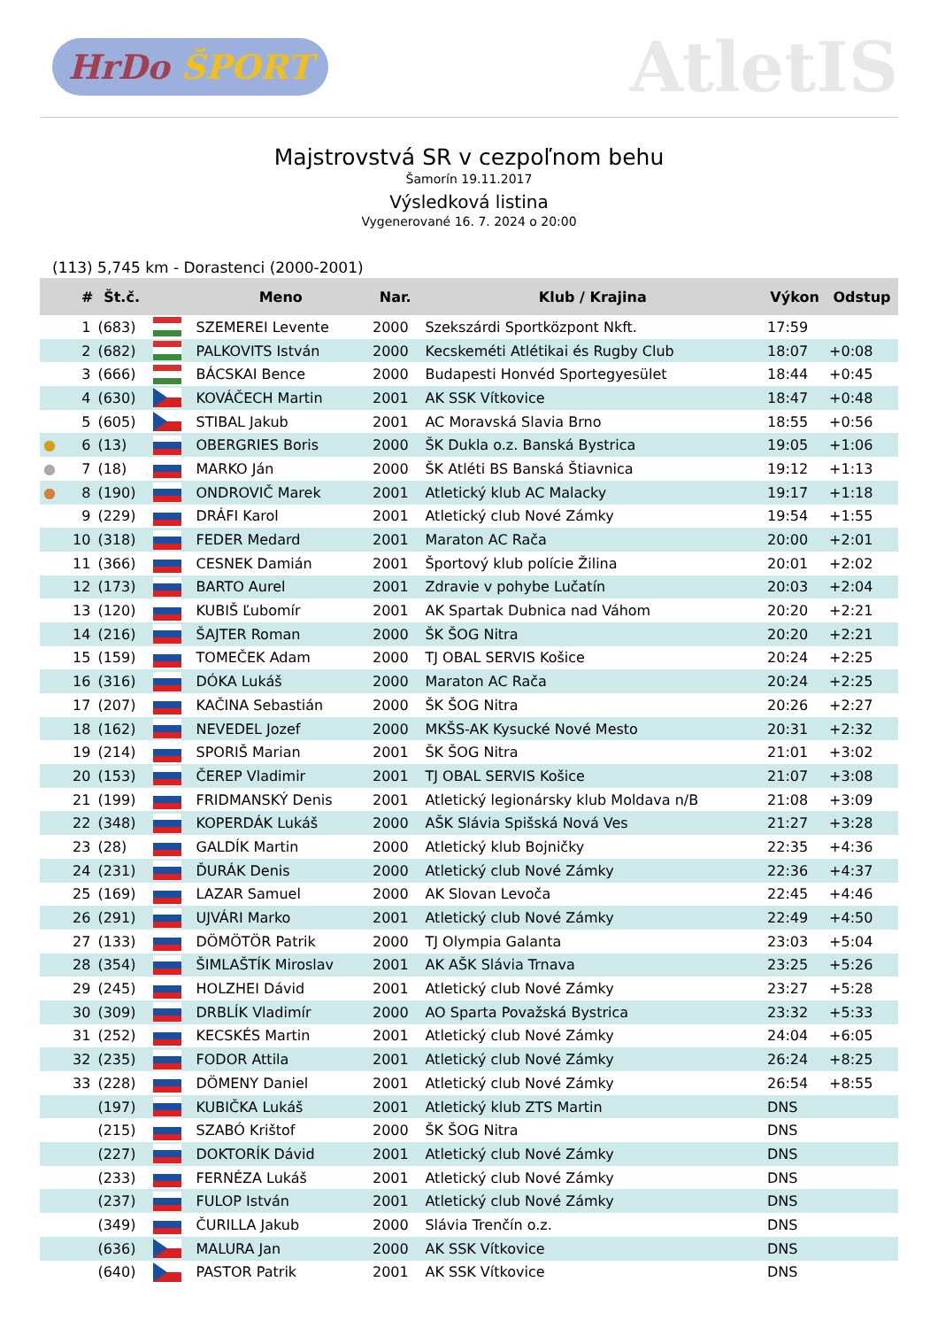HrDo ŠPORT
AtletIS
Majstrovstvá SR v cezpoľnom behu
Šamorín 19.11.2017
Výsledková listina
Vygenerované 16. 7. 2024 o 20:00
(113) 5,745 km - Dorastenci (2000-2001)
| | # | Št.č. | | Meno | Nar. | Klub / Krajina | Výkon | Odstup |
| --- | --- | --- | --- | --- | --- | --- | --- | --- |
| | 1 | (683) | | SZEMEREI Levente | 2000 | Szekszárdi Sportközpont Nkft. | 17:59 | |
| | 2 | (682) | | PALKOVITS István | 2000 | Kecskeméti Atlétikai és Rugby Club | 18:07 | +0:08 |
| | 3 | (666) | | BÁCSKAI Bence | 2000 | Budapesti Honvéd Sportegyesület | 18:44 | +0:45 |
| | 4 | (630) | | KOVÁČECH Martin | 2001 | AK SSK Vítkovice | 18:47 | +0:48 |
| | 5 | (605) | | STIBAL Jakub | 2001 | AC Moravská Slavia Brno | 18:55 | +0:56 |
| ● | 6 | (13) | | OBERGRIES Boris | 2000 | ŠK Dukla o.z. Banská Bystrica | 19:05 | +1:06 |
| ● | 7 | (18) | | MARKO Ján | 2000 | ŠK Atléti BS Banská Štiavnica | 19:12 | +1:13 |
| ● | 8 | (190) | | ONDROVIČ Marek | 2001 | Atletický klub AC Malacky | 19:17 | +1:18 |
| | 9 | (229) | | DRÁFI Karol | 2001 | Atletický club Nové Zámky | 19:54 | +1:55 |
| | 10 | (318) | | FEDER Medard | 2001 | Maraton AC Rača | 20:00 | +2:01 |
| | 11 | (366) | | CESNEK Damián | 2001 | Športový klub polície Žilina | 20:01 | +2:02 |
| | 12 | (173) | | BARTO Aurel | 2001 | Zdravie v pohybe Lučatín | 20:03 | +2:04 |
| | 13 | (120) | | KUBIŠ Ľubomír | 2001 | AK Spartak Dubnica nad Váhom | 20:20 | +2:21 |
| | 14 | (216) | | ŠAJTER Roman | 2000 | ŠK ŠOG Nitra | 20:20 | +2:21 |
| | 15 | (159) | | TOMEČEK Adam | 2000 | TJ OBAL SERVIS Košice | 20:24 | +2:25 |
| | 16 | (316) | | DÓKA Lukáš | 2000 | Maraton AC Rača | 20:24 | +2:25 |
| | 17 | (207) | | KAČINA Sebastián | 2000 | ŠK ŠOG Nitra | 20:26 | +2:27 |
| | 18 | (162) | | NEVEDEL Jozef | 2000 | MKŠS-AK Kysucké Nové Mesto | 20:31 | +2:32 |
| | 19 | (214) | | SPORIŠ Marian | 2001 | ŠK ŠOG Nitra | 21:01 | +3:02 |
| | 20 | (153) | | ČEREP Vladimir | 2001 | TJ OBAL SERVIS Košice | 21:07 | +3:08 |
| | 21 | (199) | | FRIDMANSKÝ Denis | 2001 | Atletický legionársky klub Moldava n/B | 21:08 | +3:09 |
| | 22 | (348) | | KOPERDÁK Lukáš | 2000 | AŠK Slávia Spišská Nová Ves | 21:27 | +3:28 |
| | 23 | (28) | | GALDÍK Martin | 2000 | Atletický klub Bojničky | 22:35 | +4:36 |
| | 24 | (231) | | ĎURÁK Denis | 2000 | Atletický club Nové Zámky | 22:36 | +4:37 |
| | 25 | (169) | | LAZAR Samuel | 2000 | AK Slovan Levoča | 22:45 | +4:46 |
| | 26 | (291) | | UJVÁRI Marko | 2001 | Atletický club Nové Zámky | 22:49 | +4:50 |
| | 27 | (133) | | DÖMÖTÖR Patrik | 2000 | TJ Olympia Galanta | 23:03 | +5:04 |
| | 28 | (354) | | ŠIMLAŠTÍK Miroslav | 2001 | AK AŠK Slávia Trnava | 23:25 | +5:26 |
| | 29 | (245) | | HOLZHEI Dávid | 2001 | Atletický club Nové Zámky | 23:27 | +5:28 |
| | 30 | (309) | | DRBLÍK Vladimír | 2000 | AO Sparta Považská Bystrica | 23:32 | +5:33 |
| | 31 | (252) | | KECSKÉS Martin | 2001 | Atletický club Nové Zámky | 24:04 | +6:05 |
| | 32 | (235) | | FODOR Attila | 2001 | Atletický club Nové Zámky | 26:24 | +8:25 |
| | 33 | (228) | | DÖMENY Daniel | 2001 | Atletický club Nové Zámky | 26:54 | +8:55 |
| | | (197) | | KUBIČKA Lukáš | 2001 | Atletický klub ZTS Martin | DNS | |
| | | (215) | | SZABÓ Krištof | 2000 | ŠK ŠOG Nitra | DNS | |
| | | (227) | | DOKTORÍK Dávid | 2001 | Atletický club Nové Zámky | DNS | |
| | | (233) | | FERNÉZA Lukáš | 2001 | Atletický club Nové Zámky | DNS | |
| | | (237) | | FULOP István | 2001 | Atletický club Nové Zámky | DNS | |
| | | (349) | | ČURILLA Jakub | 2000 | Slávia Trenčín o.z. | DNS | |
| | | (636) | | MALURA Jan | 2000 | AK SSK Vítkovice | DNS | |
| | | (640) | | PASTOR Patrik | 2001 | AK SSK Vítkovice | DNS | |